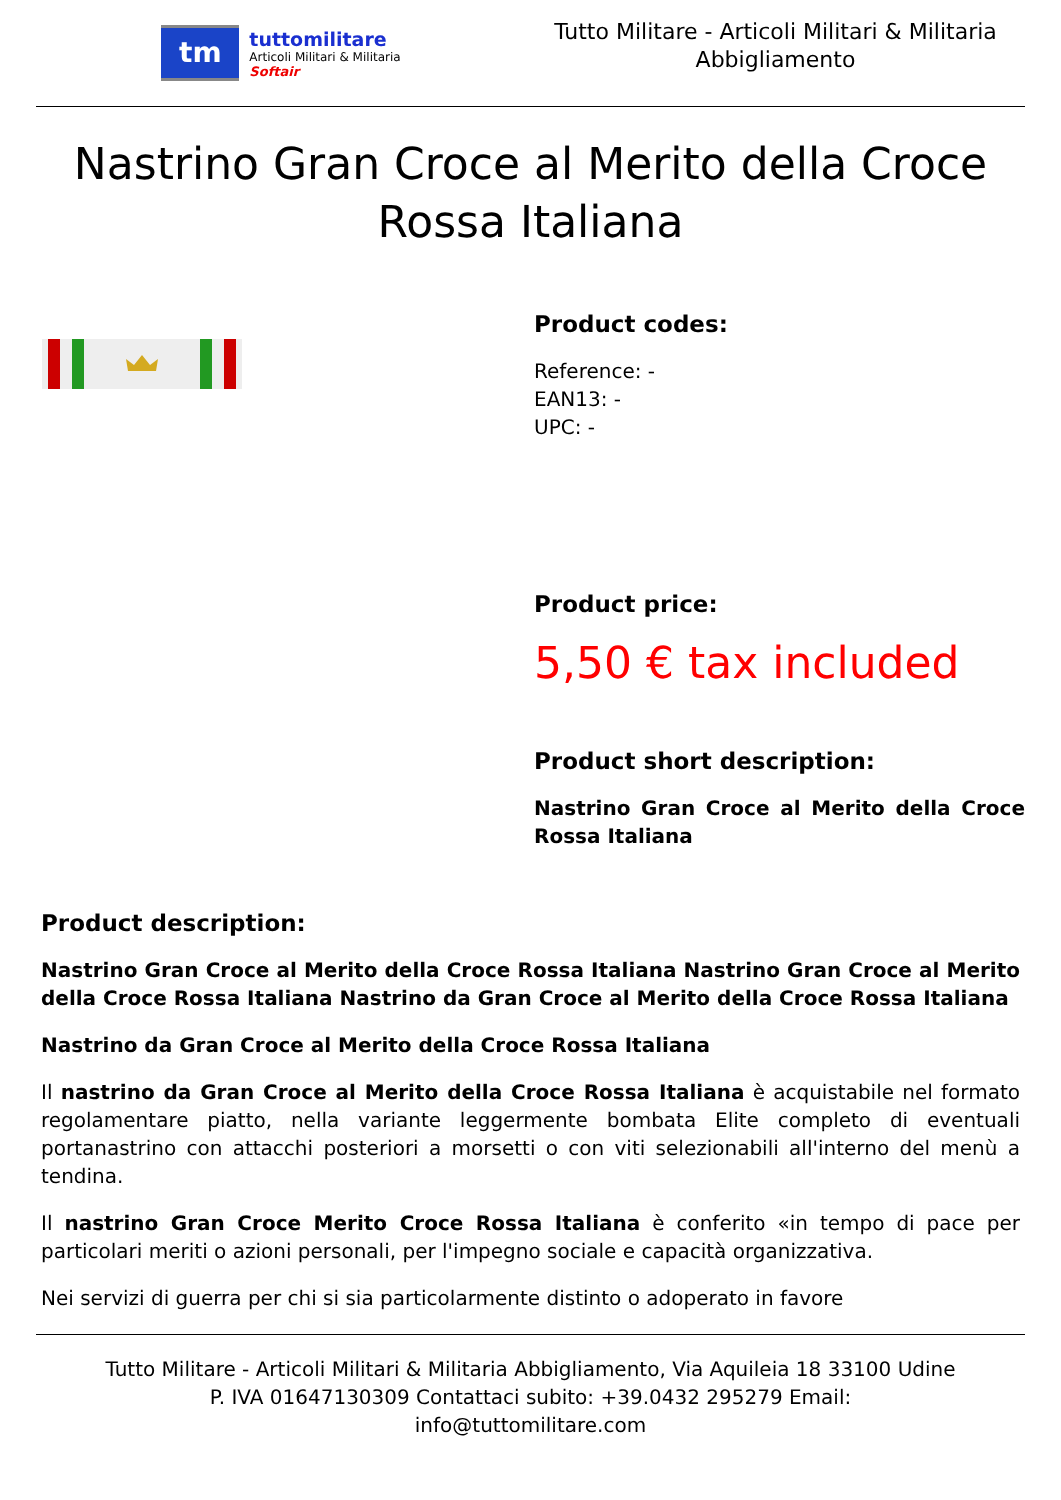tm
tuttomilitare
Articoli Militari & Militaria
Softair
Tutto Militare - Articoli Militari & Militaria
Abbigliamento
Nastrino Gran Croce al Merito della Croce Rossa Italiana
Product codes:
Reference: -
EAN13: -
UPC: -
Product price:
5,50 € tax included
Product short description:
Nastrino Gran Croce al Merito della Croce Rossa Italiana
Product description:
Nastrino Gran Croce al Merito della Croce Rossa Italiana Nastrino Gran Croce al Merito della Croce Rossa Italiana Nastrino da Gran Croce al Merito della Croce Rossa Italiana
Nastrino da Gran Croce al Merito della Croce Rossa Italiana
Il nastrino da Gran Croce al Merito della Croce Rossa Italiana è acquistabile nel formato regolamentare piatto, nella variante leggermente bombata Elite completo di eventuali portanastrino con attacchi posteriori a morsetti o con viti selezionabili all'interno del menù a tendina.
Il nastrino Gran Croce Merito Croce Rossa Italiana è conferito «in tempo di pace per particolari meriti o azioni personali, per l'impegno sociale e capacità organizzativa.
Nei servizi di guerra per chi si sia particolarmente distinto o adoperato in favore
Tutto Militare - Articoli Militari & Militaria Abbigliamento, Via Aquileia 18 33100 Udine
P. IVA 01647130309 Contattaci subito: +39.0432 295279 Email:
info@tuttomilitare.com